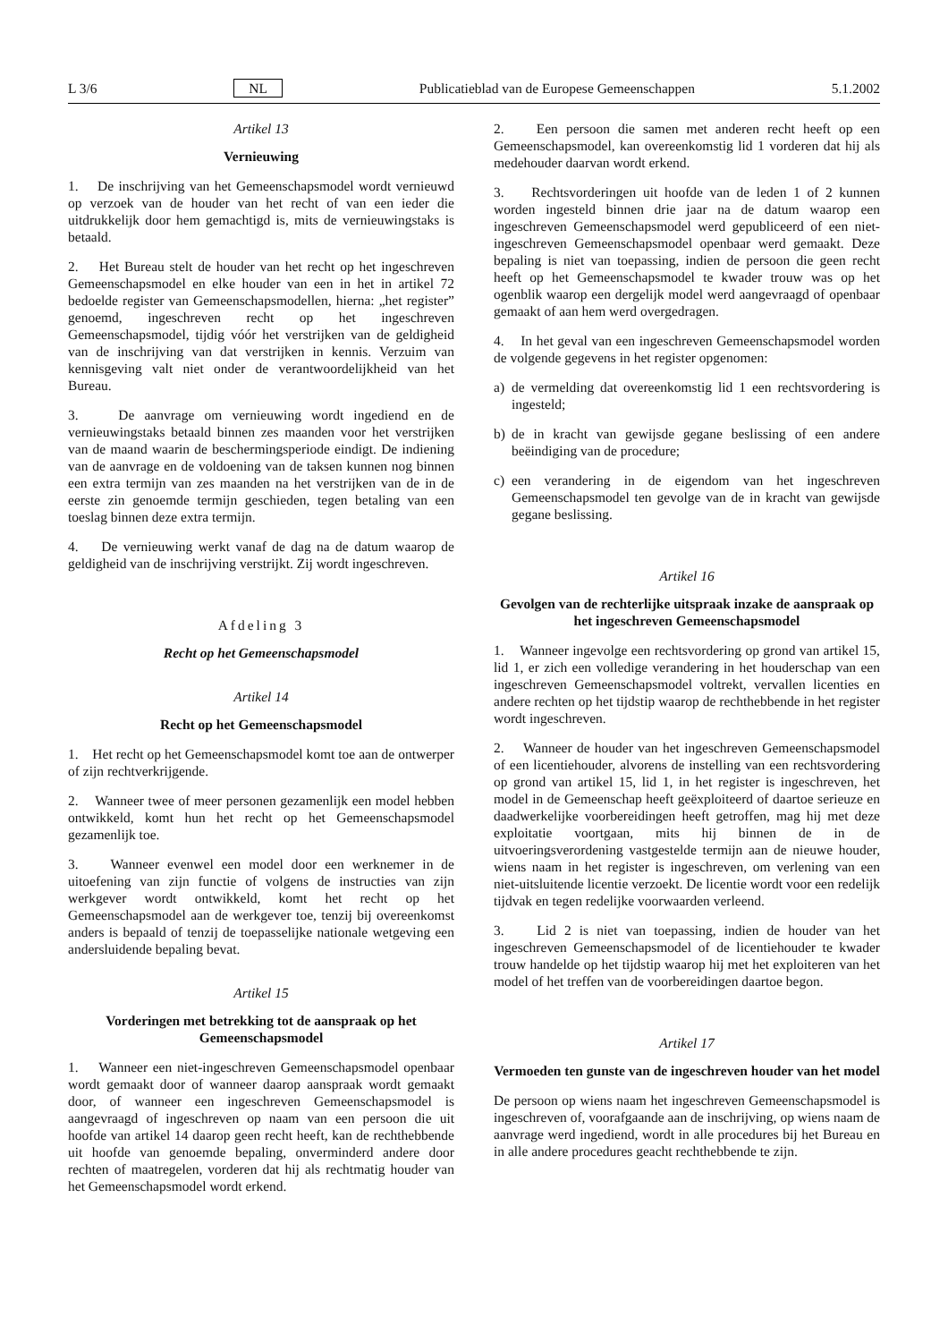L 3/6 NL Publicatieblad van de Europese Gemeenschappen 5.1.2002
Artikel 13
Vernieuwing
1. De inschrijving van het Gemeenschapsmodel wordt vernieuwd op verzoek van de houder van het recht of van een ieder die uitdrukkelijk door hem gemachtigd is, mits de vernieuwingstaks is betaald.
2. Het Bureau stelt de houder van het recht op het ingeschreven Gemeenschapsmodel en elke houder van een in het in artikel 72 bedoelde register van Gemeenschapsmodellen, hierna: „het register” genoemd, ingeschreven recht op het ingeschreven Gemeenschapsmodel, tijdig vóór het verstrijken van de geldigheid van de inschrijving van dat verstrijken in kennis. Verzuim van kennisgeving valt niet onder de verantwoordelijkheid van het Bureau.
3. De aanvrage om vernieuwing wordt ingediend en de vernieuwingstaks betaald binnen zes maanden voor het verstrijken van de maand waarin de beschermingsperiode eindigt. De indiening van de aanvrage en de voldoening van de taksen kunnen nog binnen een extra termijn van zes maanden na het verstrijken van de in de eerste zin genoemde termijn geschieden, tegen betaling van een toeslag binnen deze extra termijn.
4. De vernieuwing werkt vanaf de dag na de datum waarop de geldigheid van de inschrijving verstrijkt. Zij wordt ingeschreven.
Afdeling 3
Recht op het Gemeenschapsmodel
Artikel 14
Recht op het Gemeenschapsmodel
1. Het recht op het Gemeenschapsmodel komt toe aan de ontwerper of zijn rechtverkrijgende.
2. Wanneer twee of meer personen gezamenlijk een model hebben ontwikkeld, komt hun het recht op het Gemeenschapsmodel gezamenlijk toe.
3. Wanneer evenwel een model door een werknemer in de uitoefening van zijn functie of volgens de instructies van zijn werkgever wordt ontwikkeld, komt het recht op het Gemeenschapsmodel aan de werkgever toe, tenzij bij overeenkomst anders is bepaald of tenzij de toepasselijke nationale wetgeving een andersluidende bepaling bevat.
Artikel 15
Vorderingen met betrekking tot de aanspraak op het Gemeenschapsmodel
1. Wanneer een niet-ingeschreven Gemeenschapsmodel openbaar wordt gemaakt door of wanneer daarop aanspraak wordt gemaakt door, of wanneer een ingeschreven Gemeenschapsmodel is aangevraagd of ingeschreven op naam van een persoon die uit hoofde van artikel 14 daarop geen recht heeft, kan de rechthebbende uit hoofde van genoemde bepaling, onverminderd andere door rechten of maatregelen, vorderen dat hij als rechtmatig houder van het Gemeenschapsmodel wordt erkend.
2. Een persoon die samen met anderen recht heeft op een Gemeenschapsmodel, kan overeenkomstig lid 1 vorderen dat hij als medehouder daarvan wordt erkend.
3. Rechtsvorderingen uit hoofde van de leden 1 of 2 kunnen worden ingesteld binnen drie jaar na de datum waarop een ingeschreven Gemeenschapsmodel werd gepubliceerd of een niet-ingeschreven Gemeenschapsmodel openbaar werd gemaakt. Deze bepaling is niet van toepassing, indien de persoon die geen recht heeft op het Gemeenschapsmodel te kwader trouw was op het ogenblik waarop een dergelijk model werd aangevraagd of openbaar gemaakt of aan hem werd overgedragen.
4. In het geval van een ingeschreven Gemeenschapsmodel worden de volgende gegevens in het register opgenomen:
a) de vermelding dat overeenkomstig lid 1 een rechtsvordering is ingesteld;
b) de in kracht van gewijsde gegane beslissing of een andere beëindiging van de procedure;
c) een verandering in de eigendom van het ingeschreven Gemeenschapsmodel ten gevolge van de in kracht van gewijsde gegane beslissing.
Artikel 16
Gevolgen van de rechterlijke uitspraak inzake de aanspraak op het ingeschreven Gemeenschapsmodel
1. Wanneer ingevolge een rechtsvordering op grond van artikel 15, lid 1, er zich een volledige verandering in het houderschap van een ingeschreven Gemeenschapsmodel voltrekt, vervallen licenties en andere rechten op het tijdstip waarop de rechthebbende in het register wordt ingeschreven.
2. Wanneer de houder van het ingeschreven Gemeenschapsmodel of een licentiehouder, alvorens de instelling van een rechtsvordering op grond van artikel 15, lid 1, in het register is ingeschreven, het model in de Gemeenschap heeft geëxploiteerd of daartoe serieuze en daadwerkelijke voorbereidingen heeft getroffen, mag hij met deze exploitatie voortgaan, mits hij binnen de in de uitvoeringsverordening vastgestelde termijn aan de nieuwe houder, wiens naam in het register is ingeschreven, om verlening van een niet-uitsluitende licentie verzoekt. De licentie wordt voor een redelijk tijdvak en tegen redelijke voorwaarden verleend.
3. Lid 2 is niet van toepassing, indien de houder van het ingeschreven Gemeenschapsmodel of de licentiehouder te kwader trouw handelde op het tijdstip waarop hij met het exploiteren van het model of het treffen van de voorbereidingen daartoe begon.
Artikel 17
Vermoeden ten gunste van de ingeschreven houder van het model
De persoon op wiens naam het ingeschreven Gemeenschapsmodel is ingeschreven of, voorafgaande aan de inschrijving, op wiens naam de aanvrage werd ingediend, wordt in alle procedures bij het Bureau en in alle andere procedures geacht rechthebbende te zijn.